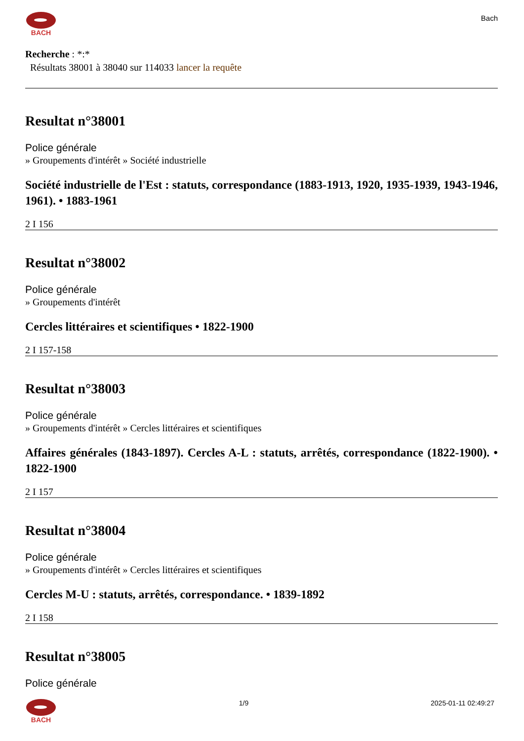BACH
Bach
Recherche : *:*
Résultats 38001 à 38040 sur 114033 lancer la requête
Resultat n°38001
Police générale
» Groupements d'intérêt » Société industrielle
Société industrielle de l'Est : statuts, correspondance (1883-1913, 1920, 1935-1939, 1943-1946, 1961). • 1883-1961
2 I 156
Resultat n°38002
Police générale
» Groupements d'intérêt
Cercles littéraires et scientifiques • 1822-1900
2 I 157-158
Resultat n°38003
Police générale
» Groupements d'intérêt » Cercles littéraires et scientifiques
Affaires générales (1843-1897). Cercles A-L : statuts, arrêtés, correspondance (1822-1900). • 1822-1900
2 I 157
Resultat n°38004
Police générale
» Groupements d'intérêt » Cercles littéraires et scientifiques
Cercles M-U : statuts, arrêtés, correspondance. • 1839-1892
2 I 158
Resultat n°38005
Police générale
BACH 1/9 2025-01-11 02:49:27